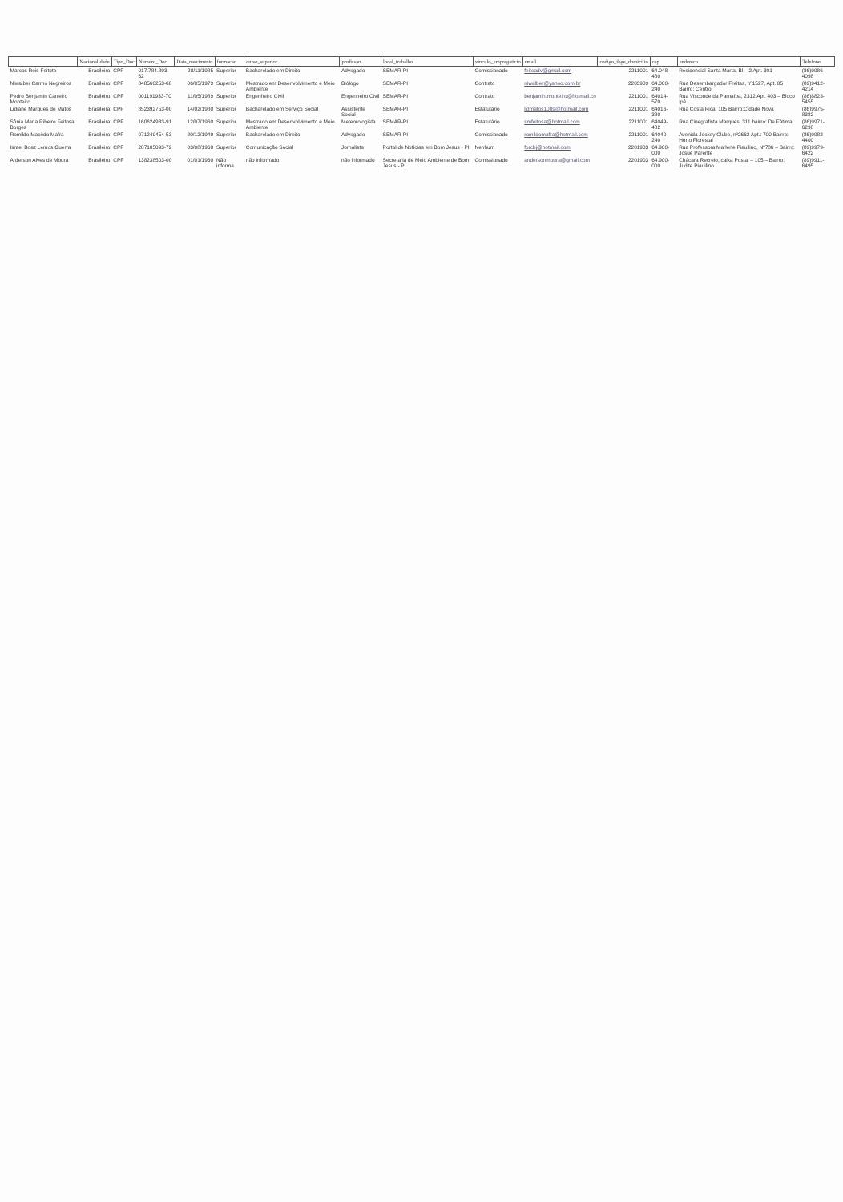| | Nacionalidade | Tipo_Doc | Numero_Doc | Data_nascimento | formacao | curso_superior | profissao | local_trabalho | vinculo_empregaticio | email | codigo_ibge_domicilio | cep | endereco | Telefone |
| --- | --- | --- | --- | --- | --- | --- | --- | --- | --- | --- | --- | --- | --- | --- |
| Marcos Reis Feitoto | Brasileiro | CPF | 017.784.893-62 | 28/11/1985 | Superior | Bacharelado em Direito | Advogado | SEMAR-PI | Comissionado | feitoadv@gmail.com | 2211001 | 64.048-480 | Residencial Santa Marta, Bl – 2 Apt. 301 | (86)9986-4098 |
| Niwalber Carmo Negreiros | Brasileiro | CPF | 848560253-68 | 06/05/1979 | Superior | Mestrado em Desenvolvimento e Meio Ambiente | Biólogo | SEMAR-PI | Contrato | niwalber@yahoo.com.br | 2203909 | 64.000-240 | Rua Desembargador Freitas, nº1527, Apt. 05 Bairro: Centro | (89)9412-4214 |
| Pedro Benjamin Carreiro Monteiro | Brasileiro | CPF | 001191933-70 | 11/05/1989 | Superior | Engenheiro Civil | Engenheiro Civil | SEMAR-PI | Contrato | benjamin.monteiro@hotmail.co | 2211001 | 64014-570 | Rua Visconde da Parnaíba, 2312 Apt. 403 – Bloco Ipê | (86)8823-5455 |
| Lidiane Marques de Matos | Brasileira | CPF | 852392753-00 | 14/02/1980 | Superior | Bacharelado em Serviço Social | Assistente Social | SEMAR-PI | Estatutário | lidmatos1009@hotmail.com | 2211001 | 64016-380 | Rua Costa Rica, 105 Bairro:Cidade Nova | (86)9975-8382 |
| Sônia Maria Ribeiro Feitosa Borges | Brasileira | CPF | 160624933-91 | 12/07/1960 | Superior | Mestrado em Desenvolvimento e Meio Ambiente | Meteorologista | SEMAR-PI | Estatutário | smfeitosa@hotmail.com | 2211001 | 64049-482 | Rua Cinegrafista Marques, 311 bairro: De Fátima | (86)9971-6298 |
| Romildo Macêdo Mafra | Brasileiro | CPF | 071249454-53 | 20/12/1949 | Superior | Bacharelado em Direito | Advogado | SEMAR-PI | Comissionado | romildomafra@hotmail.com | 2211001 | 64040-240 | Avenida Jockey Clube, nº2662 Apt.: 700 Bairro: Horto Florestal | (86)9982-4400 |
| Israel Boaz Lemos Guerra | Brasileiro | CPF | 287105093-72 | 03/08/1968 | Superior | Comunicação Social | Jornalista | Portal de Notícias em Bom Jesus - PI | Nenhum | forcbj@hotmail.com | 2201903 | 64.900-000 | Rua Professora Marlene Piauilino, Nº786 – Bairro: Josué Parente | (89)9979-6422 |
| Arderson Alves de Moura | Brasileiro | CPF | 138238503-00 | 01/01/1960 | Não informa | não informado | não informado | Secretaria de Meio Ambiente de Bom Jesus - PI | Comissionado | andersonmoura@gmail.com | 2201903 | 64.900-000 | Chácara Recreio, caixa Postal – 105 – Bairro: Judite Piauilino | (89)9911-6495 |